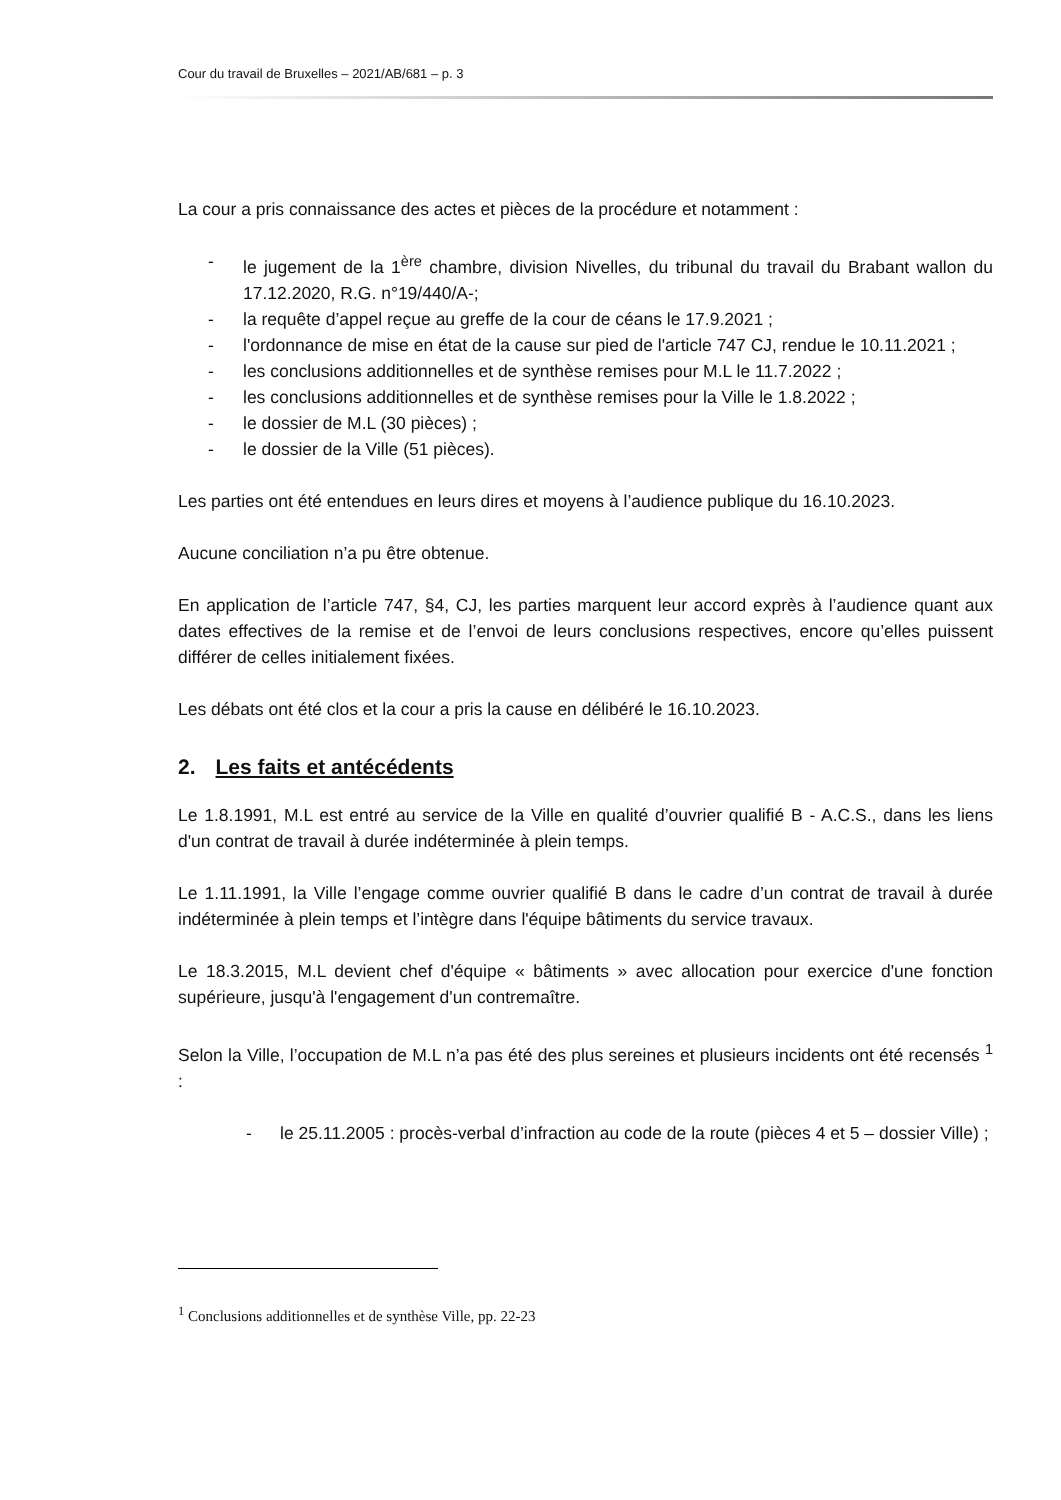Cour du travail de Bruxelles – 2021/AB/681 – p. 3
La cour a pris connaissance des actes et pièces de la procédure et notamment :
- le jugement de la 1<sup>ère</sup> chambre, division Nivelles, du tribunal du travail du Brabant wallon du 17.12.2020, R.G. n°19/440/A-;
- la requête d’appel reçue au greffe de la cour de céans le 17.9.2021 ;
- l'ordonnance de mise en état de la cause sur pied de l'article 747 CJ, rendue le 10.11.2021 ;
- les conclusions additionnelles et de synthèse remises pour M.L le 11.7.2022 ;
- les conclusions additionnelles et de synthèse remises pour la Ville le 1.8.2022 ;
- le dossier de M.L (30 pièces) ;
- le dossier de la Ville (51 pièces).
Les parties ont été entendues en leurs dires et moyens à l’audience publique du 16.10.2023.
Aucune conciliation n’a pu être obtenue.
En application de l’article 747, §4, CJ, les parties marquent leur accord exprès à l’audience quant aux dates effectives de la remise et de l’envoi de leurs conclusions respectives, encore qu’elles puissent différer de celles initialement fixées.
Les débats ont été clos et la cour a pris la cause en délibéré le 16.10.2023.
2. Les faits et antécédents
Le 1.8.1991, M.L est entré au service de la Ville en qualité d’ouvrier qualifié B - A.C.S., dans les liens d'un contrat de travail à durée indéterminée à plein temps.
Le 1.11.1991, la Ville l’engage comme ouvrier qualifié B dans le cadre d’un contrat de travail à durée indéterminée à plein temps et l’intègre dans l'équipe bâtiments du service travaux.
Le 18.3.2015, M.L devient chef d'équipe « bâtiments » avec allocation pour exercice d'une fonction supérieure, jusqu'à l'engagement d'un contremaître.
Selon la Ville, l’occupation de M.L n’a pas été des plus sereines et plusieurs incidents ont été recensés <sup>1</sup> :
- le 25.11.2005 : procès-verbal d’infraction au code de la route (pièces 4 et 5 – dossier Ville) ;
<sup>1</sup> Conclusions additionnelles et de synthèse Ville, pp. 22-23